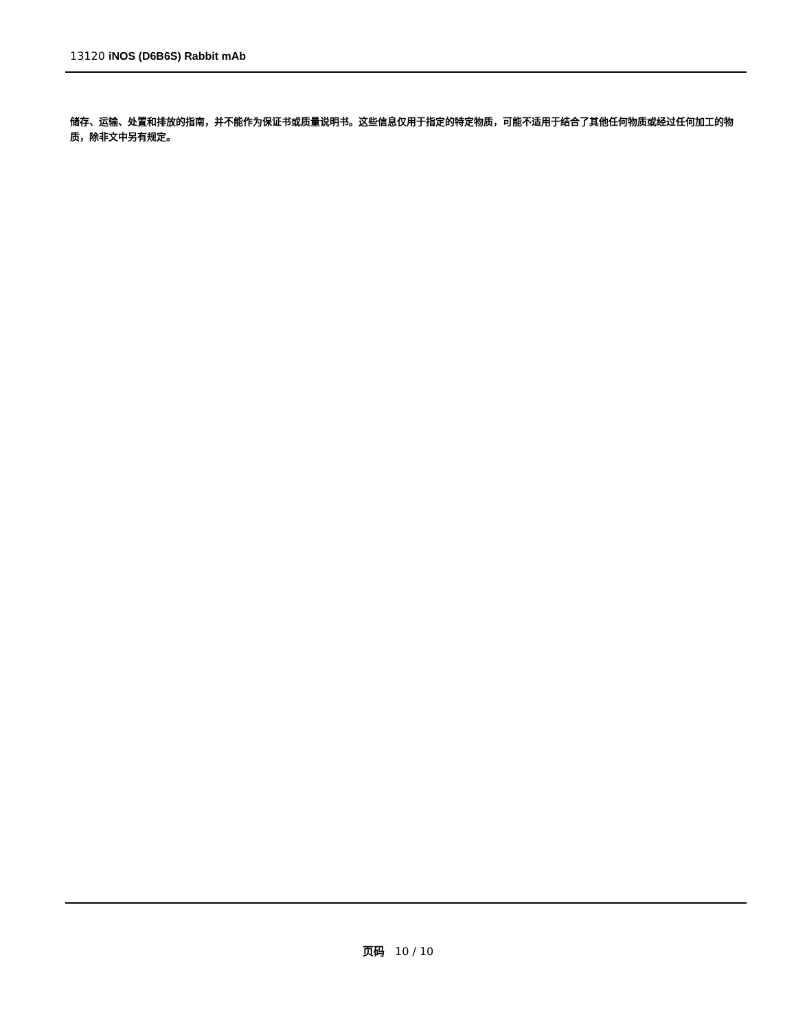13120 iNOS (D6B6S) Rabbit mAb
储存、运输、处置和排放的指南，并不能作为保证书或质量说明书。这些信息仅用于指定的特定物质，可能不适用于结合了其他任何物质或经过任何加工的物质，除非文中另有规定。
页码 10 / 10